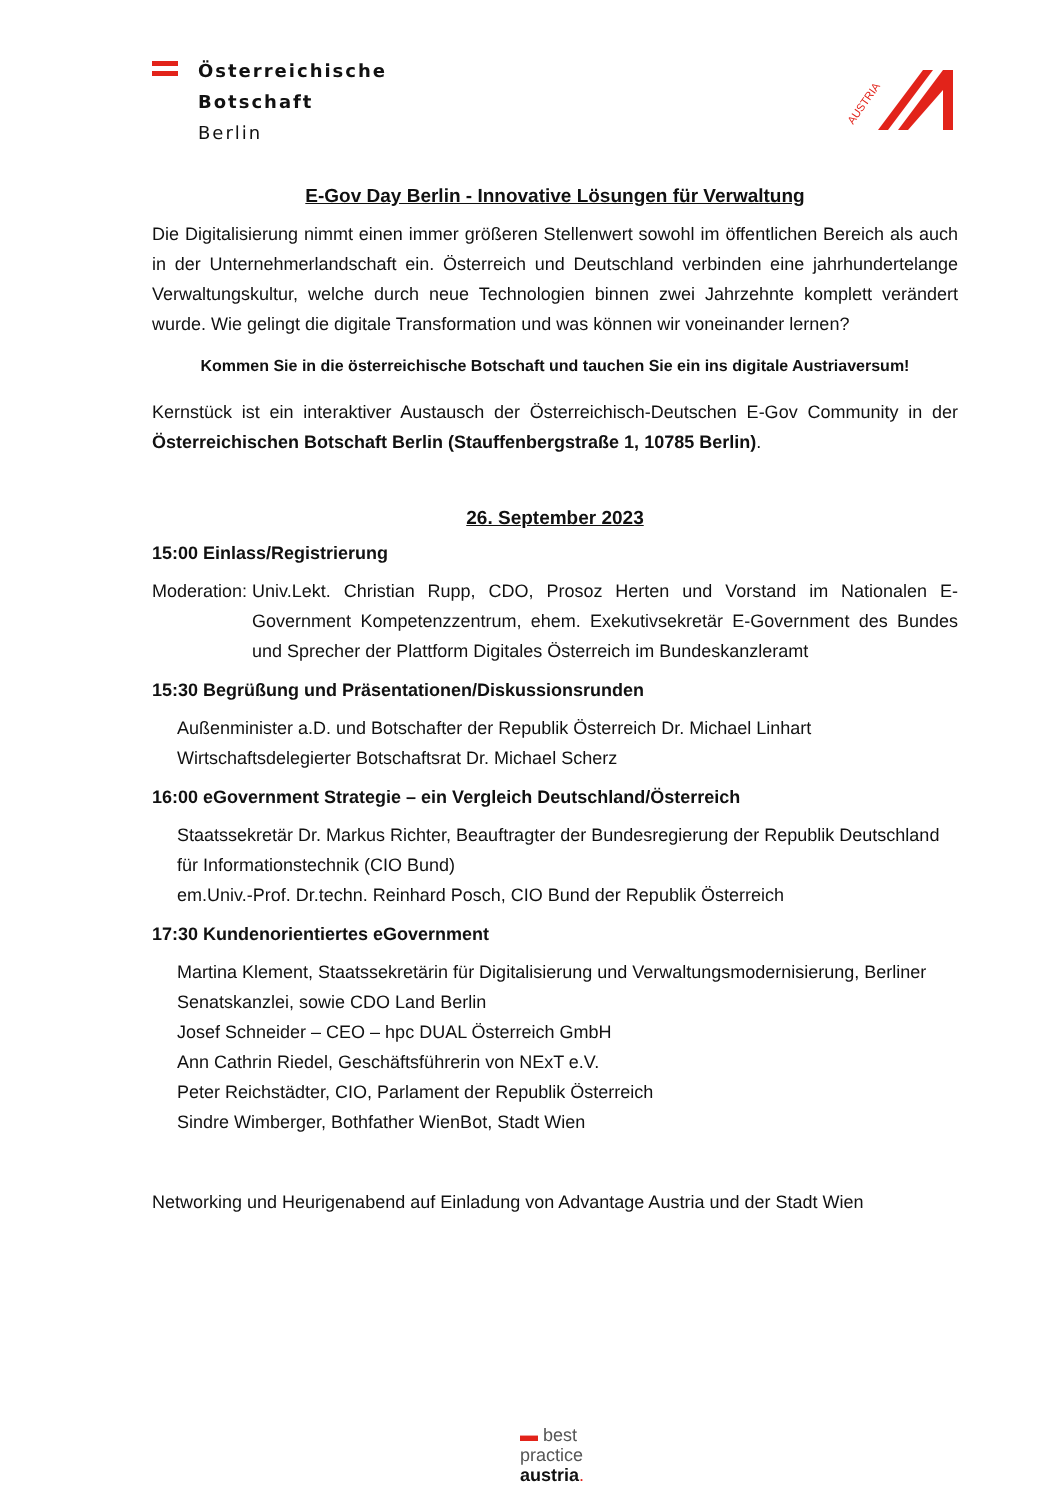Österreichische Botschaft Berlin
AUSTRIA
E-Gov Day Berlin - Innovative Lösungen für Verwaltung
Die Digitalisierung nimmt einen immer größeren Stellenwert sowohl im öffentlichen Bereich als auch in der Unternehmerlandschaft ein. Österreich und Deutschland verbinden eine jahrhundertelange Verwaltungskultur, welche durch neue Technologien binnen zwei Jahrzehnte komplett verändert wurde. Wie gelingt die digitale Transformation und was können wir voneinander lernen?
Kommen Sie in die österreichische Botschaft und tauchen Sie ein ins digitale Austriaversum!
Kernstück ist ein interaktiver Austausch der Österreichisch-Deutschen E-Gov Community in der Österreichischen Botschaft Berlin (Stauffenbergstraße 1, 10785 Berlin).
26. September 2023
15:00 Einlass/Registrierung
Moderation: Univ.Lekt. Christian Rupp, CDO, Prosoz Herten und Vorstand im Nationalen E-Government Kompetenzzentrum, ehem. Exekutivsekretär E-Government des Bundes und Sprecher der Plattform Digitales Österreich im Bundeskanzleramt
15:30 Begrüßung und Präsentationen/Diskussionsrunden
Außenminister a.D. und Botschafter der Republik Österreich Dr. Michael Linhart
Wirtschaftsdelegierter Botschaftsrat Dr. Michael Scherz
16:00 eGovernment Strategie – ein Vergleich Deutschland/Österreich
Staatssekretär Dr. Markus Richter, Beauftragter der Bundesregierung der Republik Deutschland für Informationstechnik (CIO Bund)
em.Univ.-Prof. Dr.techn. Reinhard Posch, CIO Bund der Republik Österreich
17:30 Kundenorientiertes eGovernment
Martina Klement, Staatssekretärin für Digitalisierung und Verwaltungsmodernisierung, Berliner Senatskanzlei, sowie CDO Land Berlin
Josef Schneider – CEO – hpc DUAL Österreich GmbH
Ann Cathrin Riedel, Geschäftsführerin von NExT e.V.
Peter Reichstädter, CIO, Parlament der Republik Österreich
Sindre Wimberger, Bothfather WienBot, Stadt Wien
Networking und Heurigenabend auf Einladung von Advantage Austria und der Stadt Wien
▬ best
practice
austria.